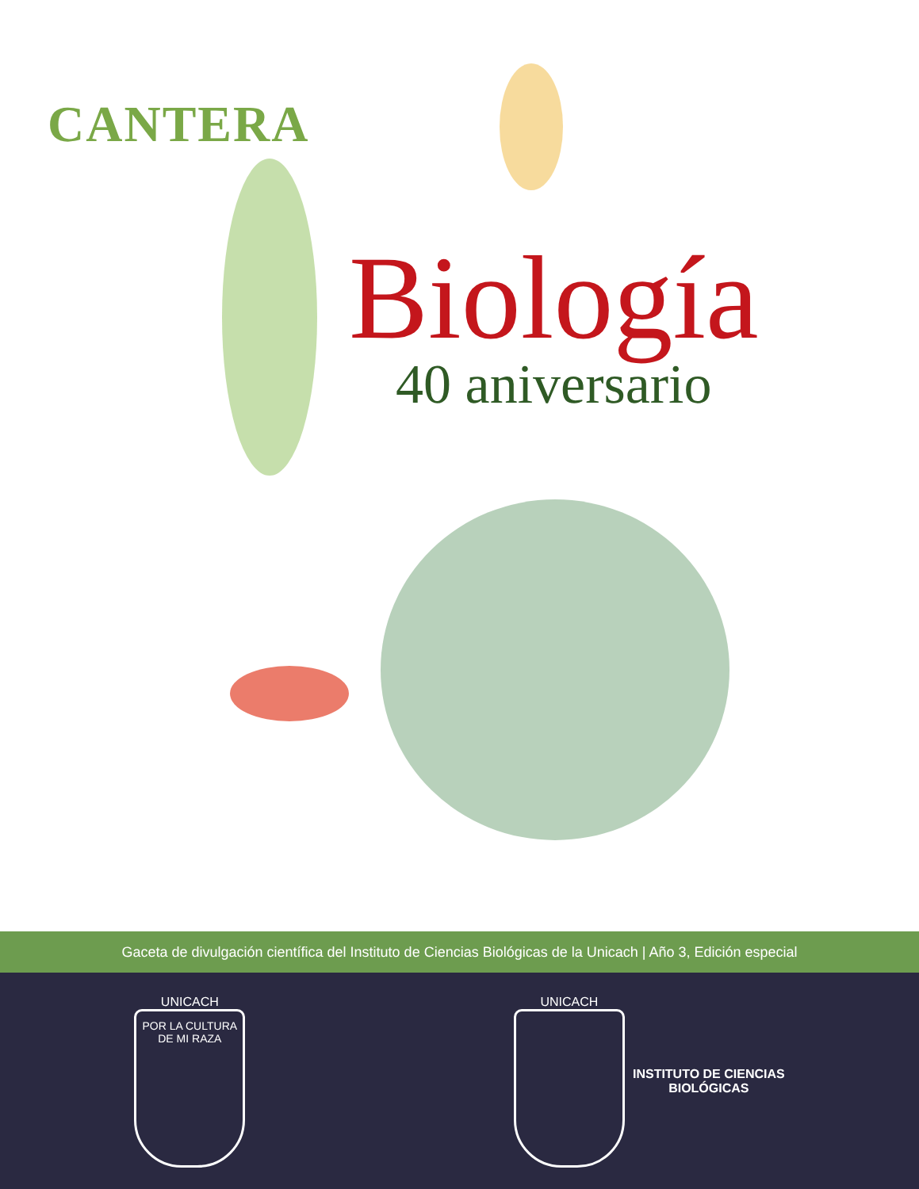CANTERA
Biología
40 aniversario
Gaceta de divulgación científica del Instituto de Ciencias Biológicas de la Unicach | Año 3, Edición especial
UNICACH
POR LA CULTURA DE MI RAZA
UNICACH
INSTITUTO DE CIENCIAS
BIOLÓGICAS